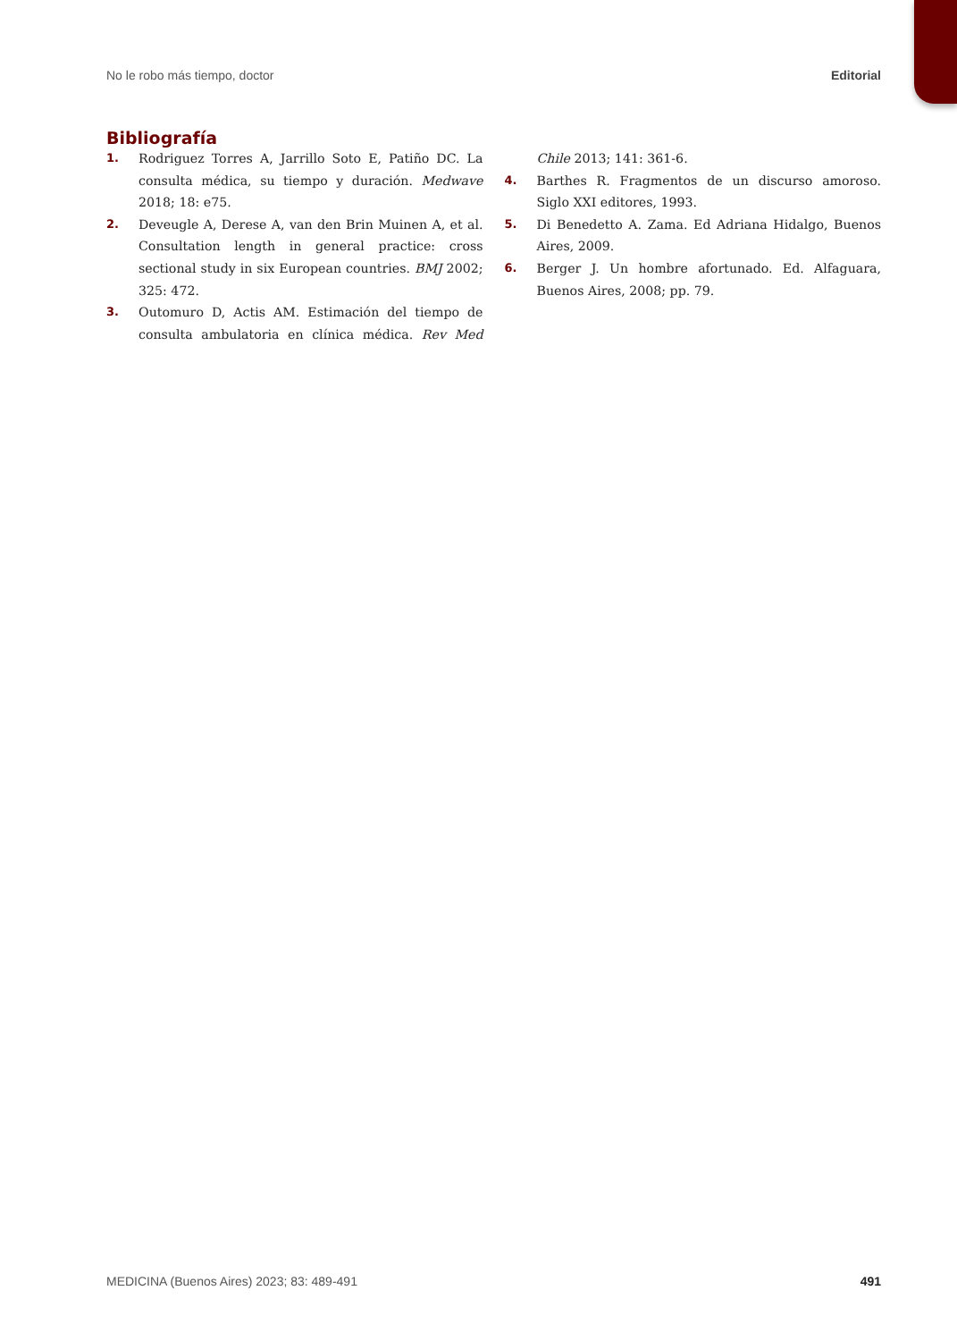No le robo más tiempo, doctor Editorial
Bibliografía
1. Rodriguez Torres A, Jarrillo Soto E, Patiño DC. La consulta médica, su tiempo y duración. Medwave 2018; 18: e75.
2. Deveugle A, Derese A, van den Brin Muinen A, et al. Consultation length in general practice: cross sectional study in six European countries. BMJ 2002; 325: 472.
3. Outomuro D, Actis AM. Estimación del tiempo de consulta ambulatoria en clínica médica. Rev Med Chile 2013; 141: 361-6.
4. Barthes R. Fragmentos de un discurso amoroso. Siglo XXI editores, 1993.
5. Di Benedetto A. Zama. Ed Adriana Hidalgo, Buenos Aires, 2009.
6. Berger J. Un hombre afortunado. Ed. Alfaguara, Buenos Aires, 2008; pp. 79.
MEDICINA (Buenos Aires) 2023; 83: 489-491 491